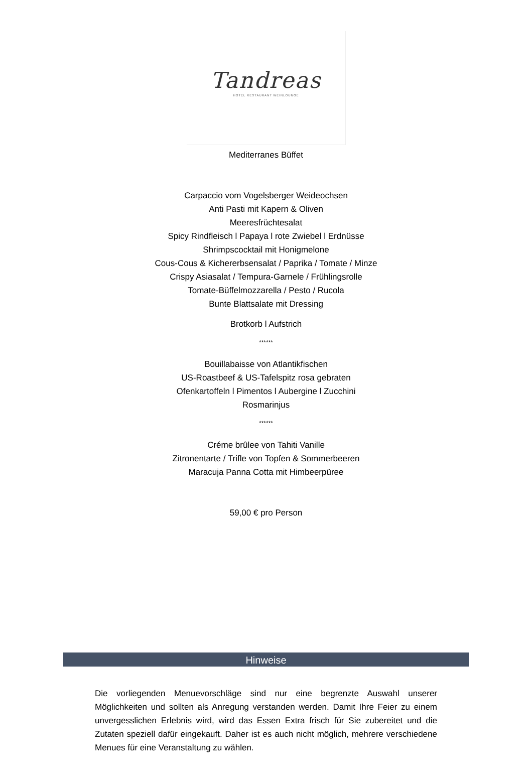Tandreas
HOTEL RESTAURANT WEINLOUNGE
Mediterranes Büffet
Carpaccio vom Vogelsberger Weideochsen
Anti Pasti mit Kapern & Oliven
Meeresfrüchtesalat
Spicy Rindfleisch l Papaya l rote Zwiebel l Erdnüsse
Shrimpscocktail mit Honigmelone
Cous-Cous & Kichererbsensalat / Paprika / Tomate / Minze
Crispy Asiasalat / Tempura-Garnele / Frühlingsrolle
Tomate-Büffelmozzarella / Pesto / Rucola
Bunte Blattsalate mit Dressing
Brotkorb l Aufstrich
******
Bouillabaisse von Atlantikfischen
US-Roastbeef & US-Tafelspitz rosa gebraten
Ofenkartoffeln l Pimentos l Aubergine l Zucchini
Rosmarinjus
******
Créme brûlee von Tahiti Vanille
Zitronentarte / Trifle von Topfen & Sommerbeeren
Maracuja Panna Cotta mit Himbeerpüree
59,00 € pro Person
Hinweise
Die vorliegenden Menuevorschläge sind nur eine begrenzte Auswahl unserer Möglichkeiten und sollten als Anregung verstanden werden. Damit Ihre Feier zu einem unvergesslichen Erlebnis wird, wird das Essen Extra frisch für Sie zubereitet und die Zutaten speziell dafür eingekauft. Daher ist es auch nicht möglich, mehrere verschiedene Menues für eine Veranstaltung zu wählen.